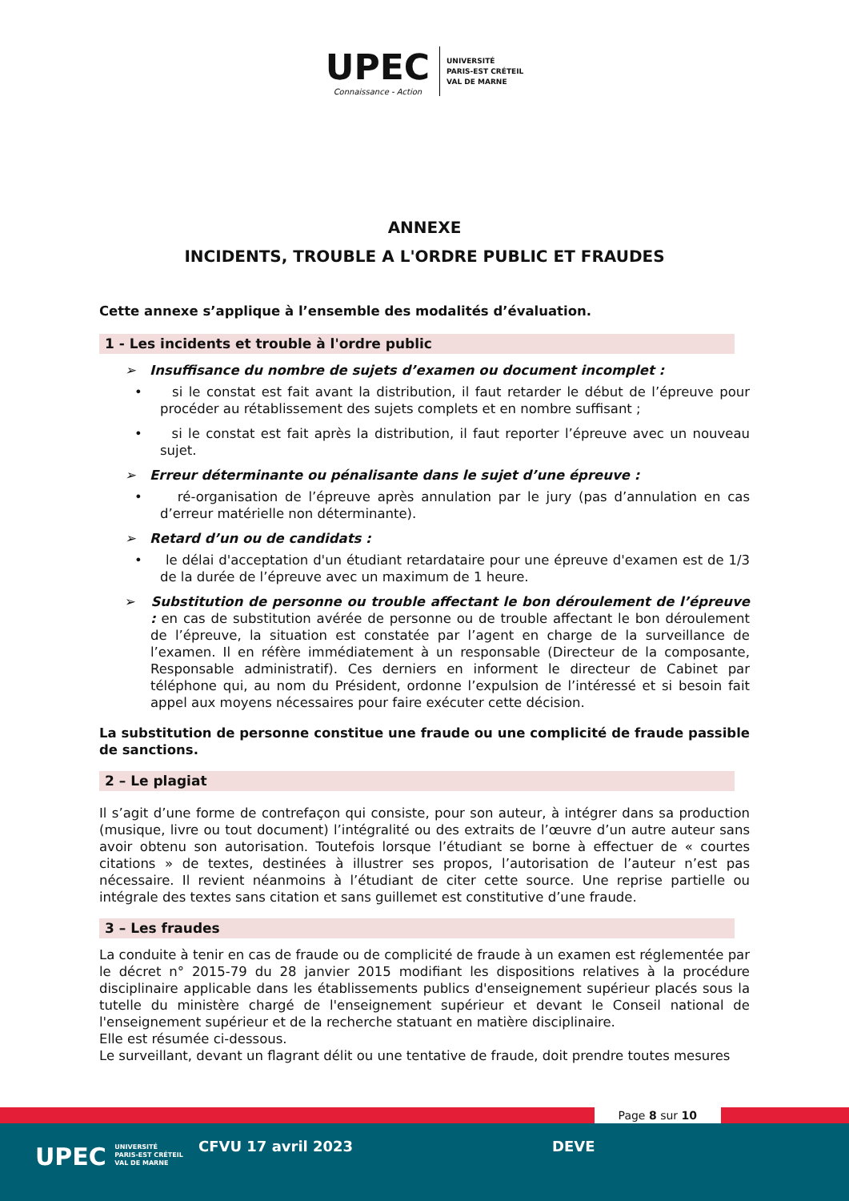UPEC Connaissance - Action UNIVERSITÉ
PARIS-EST CRÉTEIL
VAL DE MARNE
ANNEXE
INCIDENTS, TROUBLE A L'ORDRE PUBLIC ET FRAUDES
Cette annexe s’applique à l’ensemble des modalités d’évaluation.
1 - Les incidents et trouble à l'ordre public
➢ Insuffisance du nombre de sujets d’examen ou document incomplet :
• si le constat est fait avant la distribution, il faut retarder le début de l’épreuve pour procéder au rétablissement des sujets complets et en nombre suffisant ;
• si le constat est fait après la distribution, il faut reporter l’épreuve avec un nouveau sujet.
➢ Erreur déterminante ou pénalisante dans le sujet d’une épreuve :
• ré-organisation de l’épreuve après annulation par le jury (pas d’annulation en cas d’erreur matérielle non déterminante).
➢ Retard d’un ou de candidats :
• le délai d'acceptation d'un étudiant retardataire pour une épreuve d'examen est de 1/3 de la durée de l’épreuve avec un maximum de 1 heure.
➢ Substitution de personne ou trouble affectant le bon déroulement de l’épreuve : en cas de substitution avérée de personne ou de trouble affectant le bon déroulement de l’épreuve, la situation est constatée par l’agent en charge de la surveillance de l’examen. Il en réfère immédiatement à un responsable (Directeur de la composante, Responsable administratif). Ces derniers en informent le directeur de Cabinet par téléphone qui, au nom du Président, ordonne l’expulsion de l’intéressé et si besoin fait appel aux moyens nécessaires pour faire exécuter cette décision.
La substitution de personne constitue une fraude ou une complicité de fraude passible de sanctions.
2 – Le plagiat
Il s’agit d’une forme de contrefaçon qui consiste, pour son auteur, à intégrer dans sa production (musique, livre ou tout document) l’intégralité ou des extraits de l’œuvre d’un autre auteur sans avoir obtenu son autorisation. Toutefois lorsque l’étudiant se borne à effectuer de « courtes citations » de textes, destinées à illustrer ses propos, l’autorisation de l’auteur n’est pas nécessaire. Il revient néanmoins à l’étudiant de citer cette source. Une reprise partielle ou intégrale des textes sans citation et sans guillemet est constitutive d’une fraude.
3 – Les fraudes
La conduite à tenir en cas de fraude ou de complicité de fraude à un examen est réglementée par le décret n° 2015-79 du 28 janvier 2015 modifiant les dispositions relatives à la procédure disciplinaire applicable dans les établissements publics d'enseignement supérieur placés sous la tutelle du ministère chargé de l'enseignement supérieur et devant le Conseil national de l'enseignement supérieur et de la recherche statuant en matière disciplinaire.
Elle est résumée ci-dessous.
Le surveillant, devant un flagrant délit ou une tentative de fraude, doit prendre toutes mesures
Page 8 sur 10
UPEC UNIVERSITÉ
PARIS-EST CRÉTEIL
VAL DE MARNE
CFVU 17 avril 2023 DEVE